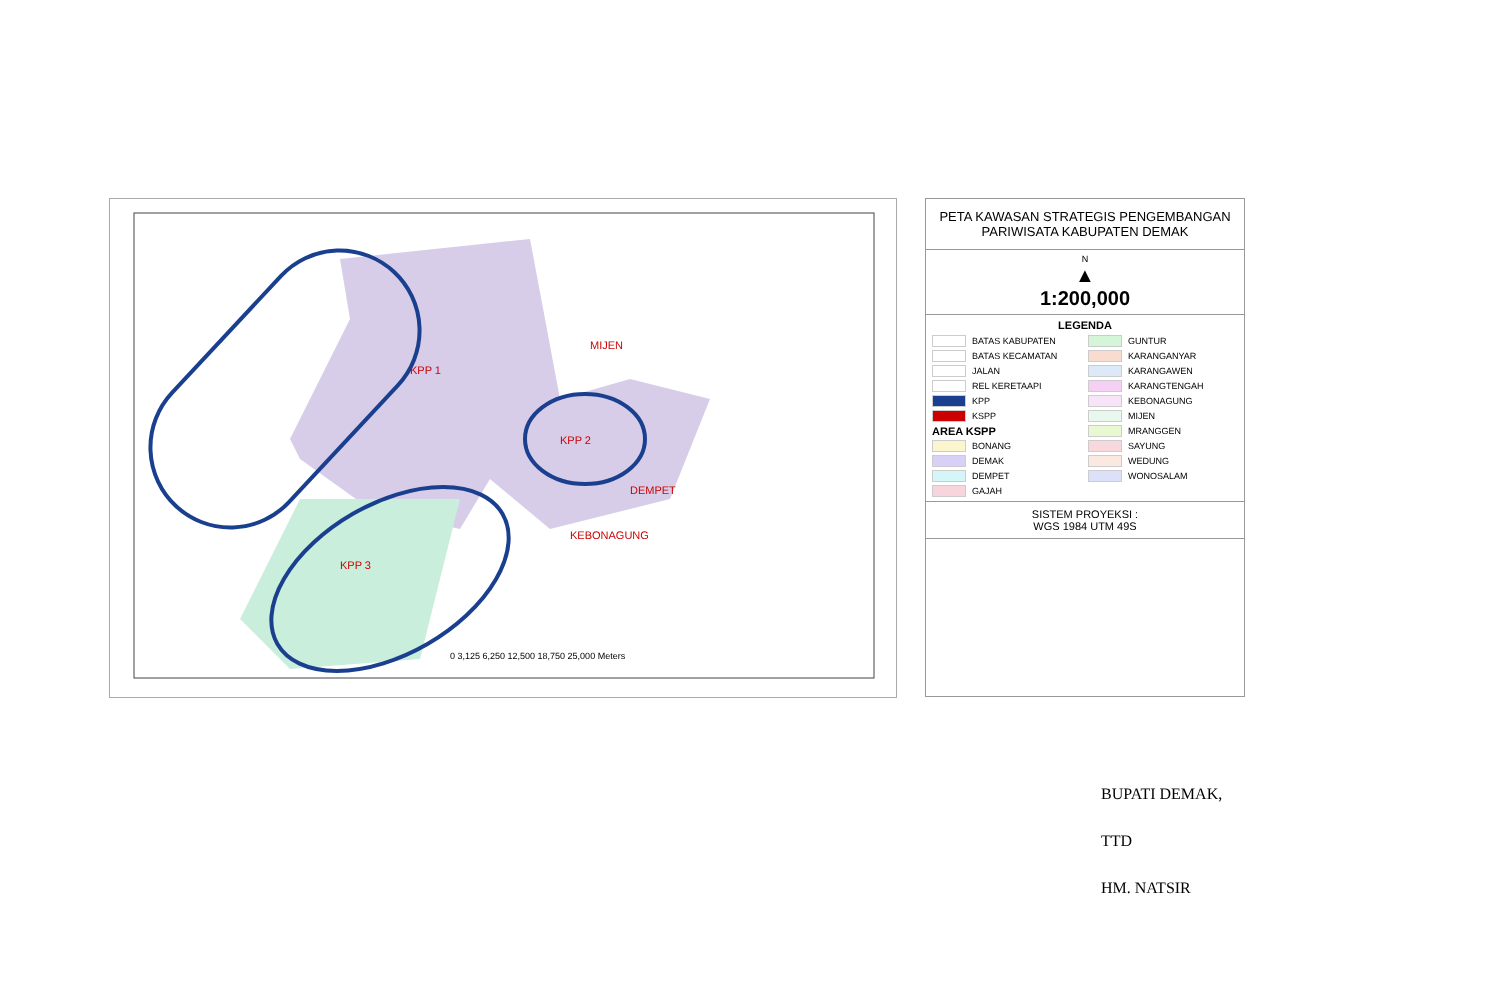KPP 1
KPP 2
KPP 3
MIJEN
DEMPET
KEBONAGUNG
0 3,125 6,250 12,500 18,750 25,000 Meters
PETA KAWASAN STRATEGIS PENGEMBANGAN PARIWISATA KABUPATEN DEMAK
N
▲
1:200,000
LEGENDA
BATAS KABUPATEN
GUNTUR
BATAS KECAMATAN
KARANGANYAR
JALAN
KARANGAWEN
REL KERETAAPI
KARANGTENGAH
KPP
KEBONAGUNG
KSPP
MIJEN
AREA KSPP
MRANGGEN
BONANG
SAYUNG
DEMAK
WEDUNG
DEMPET
WONOSALAM
GAJAH
SISTEM PROYEKSI :
WGS 1984 UTM 49S
BUPATI DEMAK,
TTD
HM. NATSIR